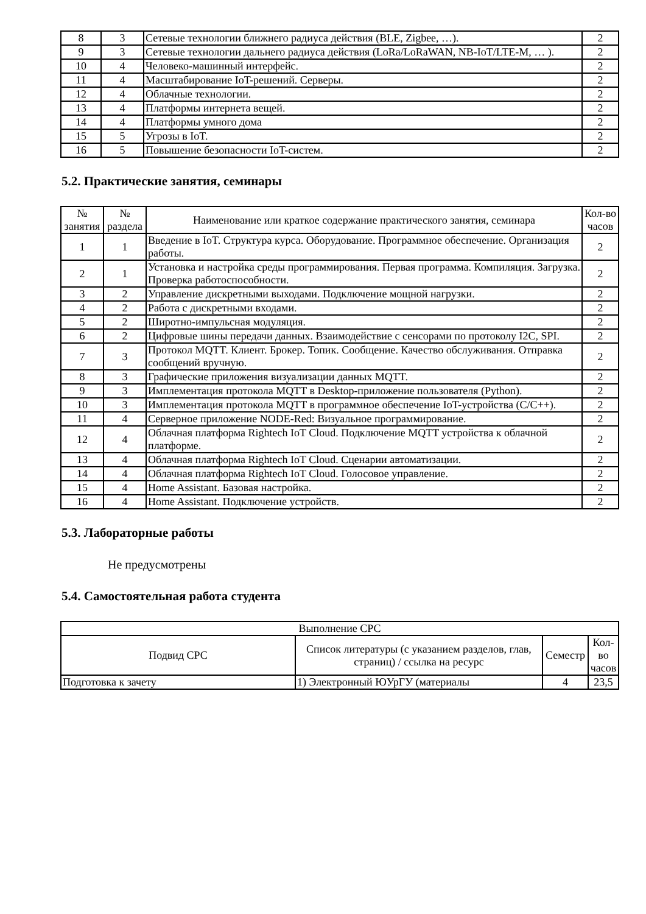| 8 | 3 | Сетевые технологии ближнего радиуса действия (BLE, Zigbee, …). | 2 |
| 9 | 3 | Сетевые технологии дальнего радиуса действия (LoRa/LoRaWAN, NB-IoT/LTE-M, … ). | 2 |
| 10 | 4 | Человеко-машинный интерфейс. | 2 |
| 11 | 4 | Масштабирование IoT-решений. Серверы. | 2 |
| 12 | 4 | Облачные технологии. | 2 |
| 13 | 4 | Платформы интернета вещей. | 2 |
| 14 | 4 | Платформы умного дома | 2 |
| 15 | 5 | Угрозы в IoT. | 2 |
| 16 | 5 | Повышение безопасности IoT-систем. | 2 |
5.2. Практические занятия, семинары
| № занятия | № раздела | Наименование или краткое содержание практического занятия, семинара | Кол-во часов |
| --- | --- | --- | --- |
| 1 | 1 | Введение в IoT. Структура курса. Оборудование. Программное обеспечение. Организация работы. | 2 |
| 2 | 1 | Установка и настройка среды программирования. Первая программа. Компиляция. Загрузка. Проверка работоспособности. | 2 |
| 3 | 2 | Управление дискретными выходами. Подключение мощной нагрузки. | 2 |
| 4 | 2 | Работа с дискретными входами. | 2 |
| 5 | 2 | Широтно-импульсная модуляция. | 2 |
| 6 | 2 | Цифровые шины передачи данных. Взаимодействие с сенсорами по протоколу I2C, SPI. | 2 |
| 7 | 3 | Протокол MQTT. Клиент. Брокер. Топик. Сообщение. Качество обслуживания. Отправка сообщений вручную. | 2 |
| 8 | 3 | Графические приложения визуализации данных MQTT. | 2 |
| 9 | 3 | Имплементация протокола MQTT в Desktop-приложение пользователя (Python). | 2 |
| 10 | 3 | Имплементация протокола MQTT в программное обеспечение IoT-устройства (C/C++). | 2 |
| 11 | 4 | Серверное приложение NODE-Red: Визуальное программирование. | 2 |
| 12 | 4 | Облачная платформа Rightech IoT Cloud. Подключение MQTT устройства к облачной платформе. | 2 |
| 13 | 4 | Облачная платформа Rightech IoT Cloud. Сценарии автоматизации. | 2 |
| 14 | 4 | Облачная платформа Rightech IoT Cloud. Голосовое управление. | 2 |
| 15 | 4 | Home Assistant. Базовая настройка. | 2 |
| 16 | 4 | Home Assistant. Подключение устройств. | 2 |
5.3. Лабораторные работы
Не предусмотрены
5.4. Самостоятельная работа студента
| Выполнение СРС | | | |
| --- | --- | --- | --- |
| Подвид СРС | Список литературы (с указанием разделов, глав, страниц) / ссылка на ресурс | Семестр | Кол-во часов |
| Подготовка к зачету | 1) Электронный ЮУрГУ (материалы | 4 | 23,5 |